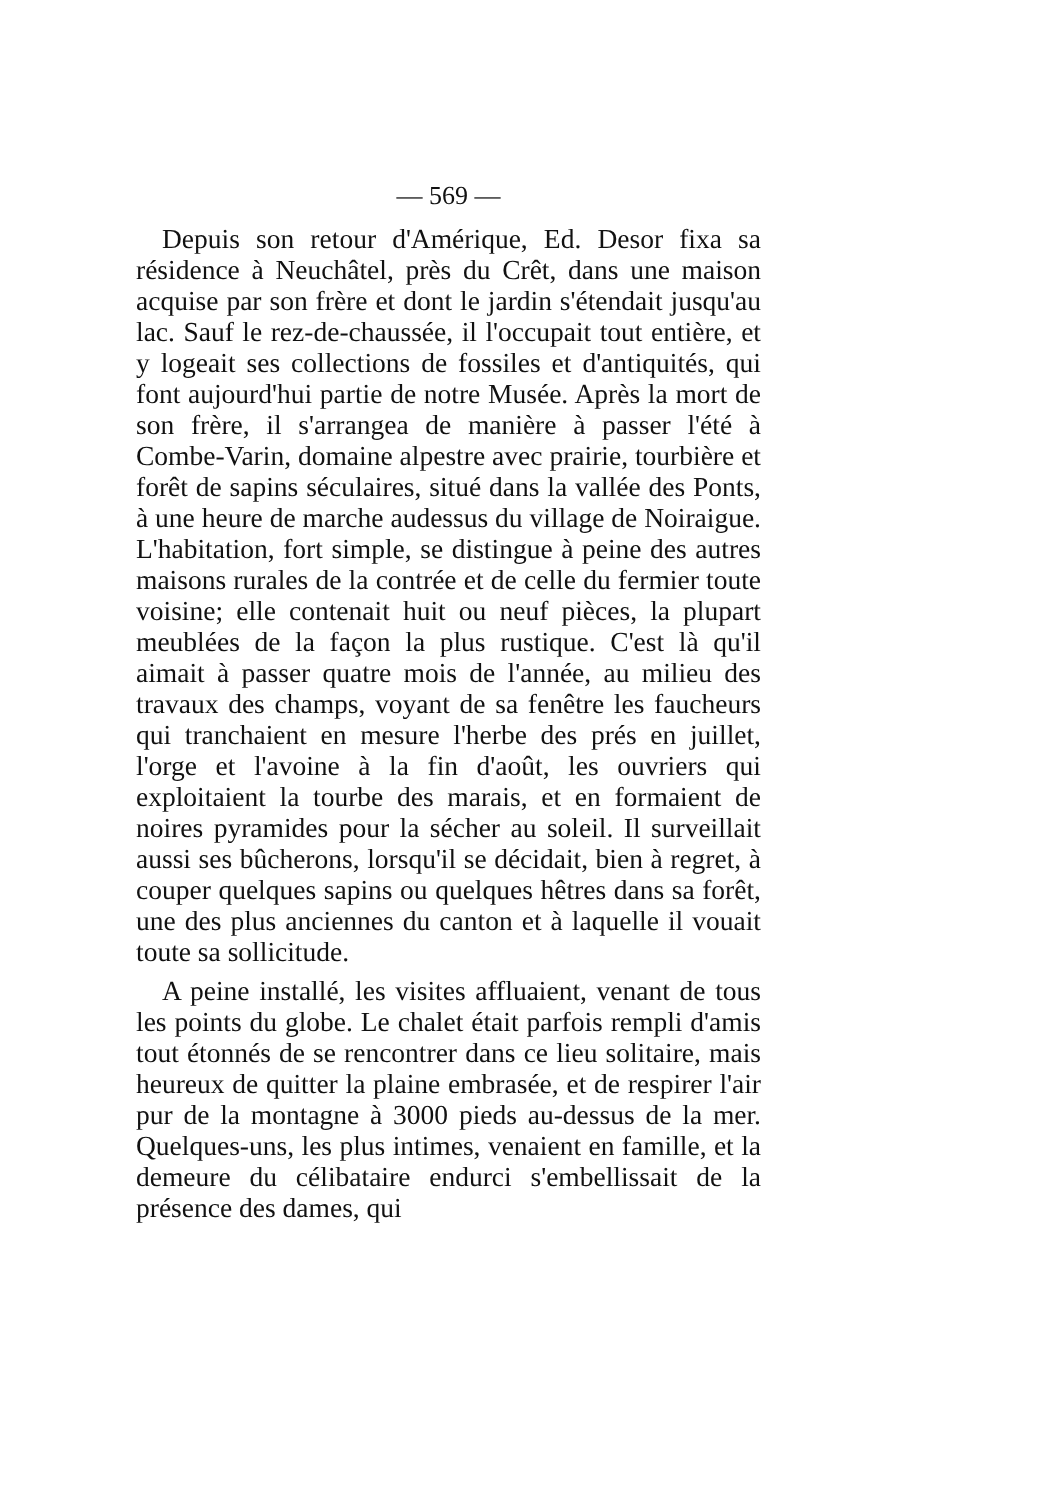— 569 —
Depuis son retour d'Amérique, Ed. Desor fixa sa résidence à Neuchâtel, près du Crêt, dans une maison acquise par son frère et dont le jardin s'étendait jusqu'au lac. Sauf le rez-de-chaussée, il l'occupait tout entière, et y logeait ses collections de fossiles et d'antiquités, qui font aujourd'hui partie de notre Musée. Après la mort de son frère, il s'arrangea de manière à passer l'été à Combe-Varin, domaine alpestre avec prairie, tourbière et forêt de sapins séculaires, situé dans la vallée des Ponts, à une heure de marche audessus du village de Noiraigue. L'habitation, fort simple, se distingue à peine des autres maisons rurales de la contrée et de celle du fermier toute voisine; elle contenait huit ou neuf pièces, la plupart meublées de la façon la plus rustique. C'est là qu'il aimait à passer quatre mois de l'année, au milieu des travaux des champs, voyant de sa fenêtre les faucheurs qui tranchaient en mesure l'herbe des prés en juillet, l'orge et l'avoine à la fin d'août, les ouvriers qui exploitaient la tourbe des marais, et en formaient de noires pyramides pour la sécher au soleil. Il surveillait aussi ses bûcherons, lorsqu'il se décidait, bien à regret, à couper quelques sapins ou quelques hêtres dans sa forêt, une des plus anciennes du canton et à laquelle il vouait toute sa sollicitude.
A peine installé, les visites affluaient, venant de tous les points du globe. Le chalet était parfois rempli d'amis tout étonnés de se rencontrer dans ce lieu solitaire, mais heureux de quitter la plaine embrasée, et de respirer l'air pur de la montagne à 3000 pieds au-dessus de la mer. Quelques-uns, les plus intimes, venaient en famille, et la demeure du célibataire endurci s'embellissait de la présence des dames, qui